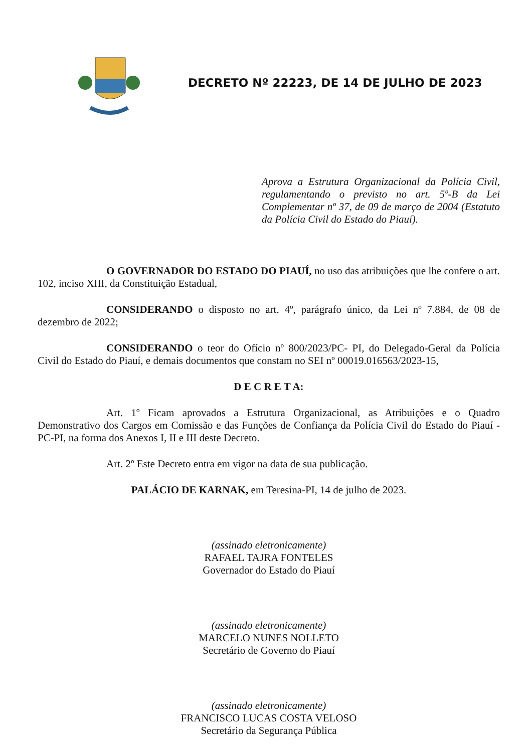DECRETO Nº 22223, DE 14 DE JULHO DE 2023
Aprova a Estrutura Organizacional da Polícia Civil, regulamentando o previsto no art. 5º-B da Lei Complementar nº 37, de 09 de março de 2004 (Estatuto da Polícia Civil do Estado do Piauí).
O GOVERNADOR DO ESTADO DO PIAUÍ, no uso das atribuições que lhe confere o art. 102, inciso XIII, da Constituição Estadual,
CONSIDERANDO o disposto no art. 4º, parágrafo único, da Lei nº 7.884, de 08 de dezembro de 2022;
CONSIDERANDO o teor do Ofício nº 800/2023/PC- PI, do Delegado-Geral da Polícia Civil do Estado do Piauí, e demais documentos que constam no SEI nº 00019.016563/2023-15,
D E C R E T A:
Art. 1º Ficam aprovados a Estrutura Organizacional, as Atribuições e o Quadro Demonstrativo dos Cargos em Comissão e das Funções de Confiança da Polícia Civil do Estado do Piauí - PC-PI, na forma dos Anexos I, II e III deste Decreto.
Art. 2º Este Decreto entra em vigor na data de sua publicação.
PALÁCIO DE KARNAK, em Teresina-PI, 14 de julho de 2023.
(assinado eletronicamente)
RAFAEL TAJRA FONTELES
Governador do Estado do Piauí
(assinado eletronicamente)
MARCELO NUNES NOLLETO
Secretário de Governo do Piauí
(assinado eletronicamente)
FRANCISCO LUCAS COSTA VELOSO
Secretário da Segurança Pública